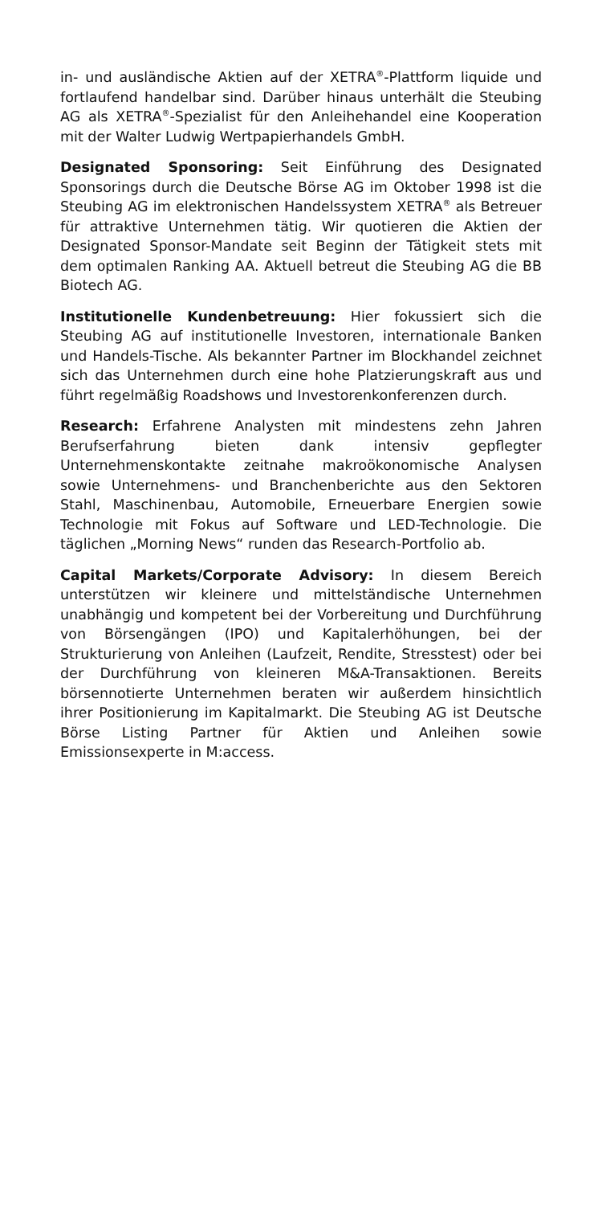in- und ausländische Aktien auf der XETRA<sup>®</sup>-Plattform liquide und fortlaufend handelbar sind. Darüber hinaus unterhält die Steubing AG als XETRA<sup>®</sup>-Spezialist für den Anleihehandel eine Kooperation mit der Walter Ludwig Wertpapierhandels GmbH.
Designated Sponsoring: Seit Einführung des Designated Sponsorings durch die Deutsche Börse AG im Oktober 1998 ist die Steubing AG im elektronischen Handelssystem XETRA<sup>®</sup> als Betreuer für attraktive Unternehmen tätig. Wir quotieren die Aktien der Designated Sponsor-Mandate seit Beginn der Tätigkeit stets mit dem optimalen Ranking AA. Aktuell betreut die Steubing AG die BB Biotech AG.
Institutionelle Kundenbetreuung: Hier fokussiert sich die Steubing AG auf institutionelle Investoren, internationale Banken und Handels-Tische. Als bekannter Partner im Blockhandel zeichnet sich das Unternehmen durch eine hohe Platzierungskraft aus und führt regelmäßig Roadshows und Investorenkonferenzen durch.
Research: Erfahrene Analysten mit mindestens zehn Jahren Berufserfahrung bieten dank intensiv gepflegter Unternehmenskontakte zeitnahe makroökonomische Analysen sowie Unternehmens- und Branchenberichte aus den Sektoren Stahl, Maschinenbau, Automobile, Erneuerbare Energien sowie Technologie mit Fokus auf Software und LED-Technologie. Die täglichen „Morning News“ runden das Research-Portfolio ab.
Capital Markets/Corporate Advisory: In diesem Bereich unterstützen wir kleinere und mittelständische Unternehmen unabhängig und kompetent bei der Vorbereitung und Durchführung von Börsengängen (IPO) und Kapitalerhöhungen, bei der Strukturierung von Anleihen (Laufzeit, Rendite, Stresstest) oder bei der Durchführung von kleineren M&A-Transaktionen. Bereits börsennotierte Unternehmen beraten wir außerdem hinsichtlich ihrer Positionierung im Kapitalmarkt. Die Steubing AG ist Deutsche Börse Listing Partner für Aktien und Anleihen sowie Emissionsexperte in M:access.